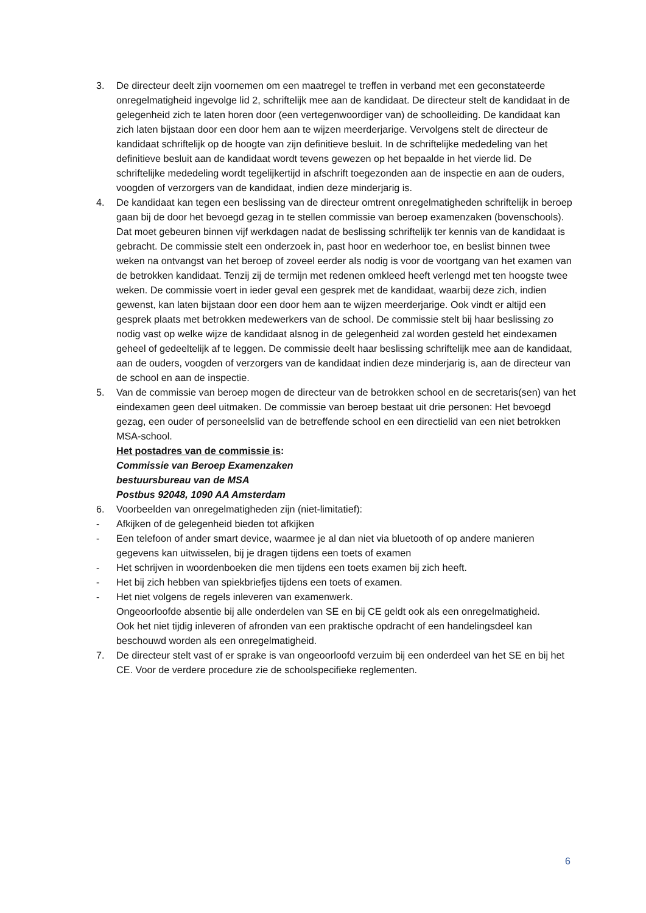3. De directeur deelt zijn voornemen om een maatregel te treffen in verband met een geconstateerde onregelmatigheid ingevolge lid 2, schriftelijk mee aan de kandidaat. De directeur stelt de kandidaat in de gelegenheid zich te laten horen door (een vertegenwoordiger van) de schoolleiding. De kandidaat kan zich laten bijstaan door een door hem aan te wijzen meerderjarige. Vervolgens stelt de directeur de kandidaat schriftelijk op de hoogte van zijn definitieve besluit. In de schriftelijke mededeling van het definitieve besluit aan de kandidaat wordt tevens gewezen op het bepaalde in het vierde lid. De schriftelijke mededeling wordt tegelijkertijd in afschrift toegezonden aan de inspectie en aan de ouders, voogden of verzorgers van de kandidaat, indien deze minderjarig is.
4. De kandidaat kan tegen een beslissing van de directeur omtrent onregelmatigheden schriftelijk in beroep gaan bij de door het bevoegd gezag in te stellen commissie van beroep examenzaken (bovenschools). Dat moet gebeuren binnen vijf werkdagen nadat de beslissing schriftelijk ter kennis van de kandidaat is gebracht. De commissie stelt een onderzoek in, past hoor en wederhoor toe, en beslist binnen twee weken na ontvangst van het beroep of zoveel eerder als nodig is voor de voortgang van het examen van de betrokken kandidaat. Tenzij zij de termijn met redenen omkleed heeft verlengd met ten hoogste twee weken. De commissie voert in ieder geval een gesprek met de kandidaat, waarbij deze zich, indien gewenst, kan laten bijstaan door een door hem aan te wijzen meerderjarige. Ook vindt er altijd een gesprek plaats met betrokken medewerkers van de school. De commissie stelt bij haar beslissing zo nodig vast op welke wijze de kandidaat alsnog in de gelegenheid zal worden gesteld het eindexamen geheel of gedeeltelijk af te leggen. De commissie deelt haar beslissing schriftelijk mee aan de kandidaat, aan de ouders, voogden of verzorgers van de kandidaat indien deze minderjarig is, aan de directeur van de school en aan de inspectie.
5. Van de commissie van beroep mogen de directeur van de betrokken school en de secretaris(sen) van het eindexamen geen deel uitmaken. De commissie van beroep bestaat uit drie personen: Het bevoegd gezag, een ouder of personeelslid van de betreffende school en een directielid van een niet betrokken MSA-school.
Het postadres van de commissie is:
Commissie van Beroep Examenzaken
bestuursbureau van de MSA
Postbus 92048, 1090 AA Amsterdam
6. Voorbeelden van onregelmatigheden zijn (niet-limitatief):
- Afkijken of de gelegenheid bieden tot afkijken
- Een telefoon of ander smart device, waarmee je al dan niet via bluetooth of op andere manieren gegevens kan uitwisselen, bij je dragen tijdens een toets of examen
- Het schrijven in woordenboeken die men tijdens een toets examen bij zich heeft.
- Het bij zich hebben van spiekbriefjes tijdens een toets of examen.
- Het niet volgens de regels inleveren van examenwerk.
Ongeoorloofde absentie bij alle onderdelen van SE en bij CE geldt ook als een onregelmatigheid.
Ook het niet tijdig inleveren of afronden van een praktische opdracht of een handelingsdeel kan beschouwd worden als een onregelmatigheid.
7. De directeur stelt vast of er sprake is van ongeoorloofd verzuim bij een onderdeel van het SE en bij het CE. Voor de verdere procedure zie de schoolspecifieke reglementen.
6